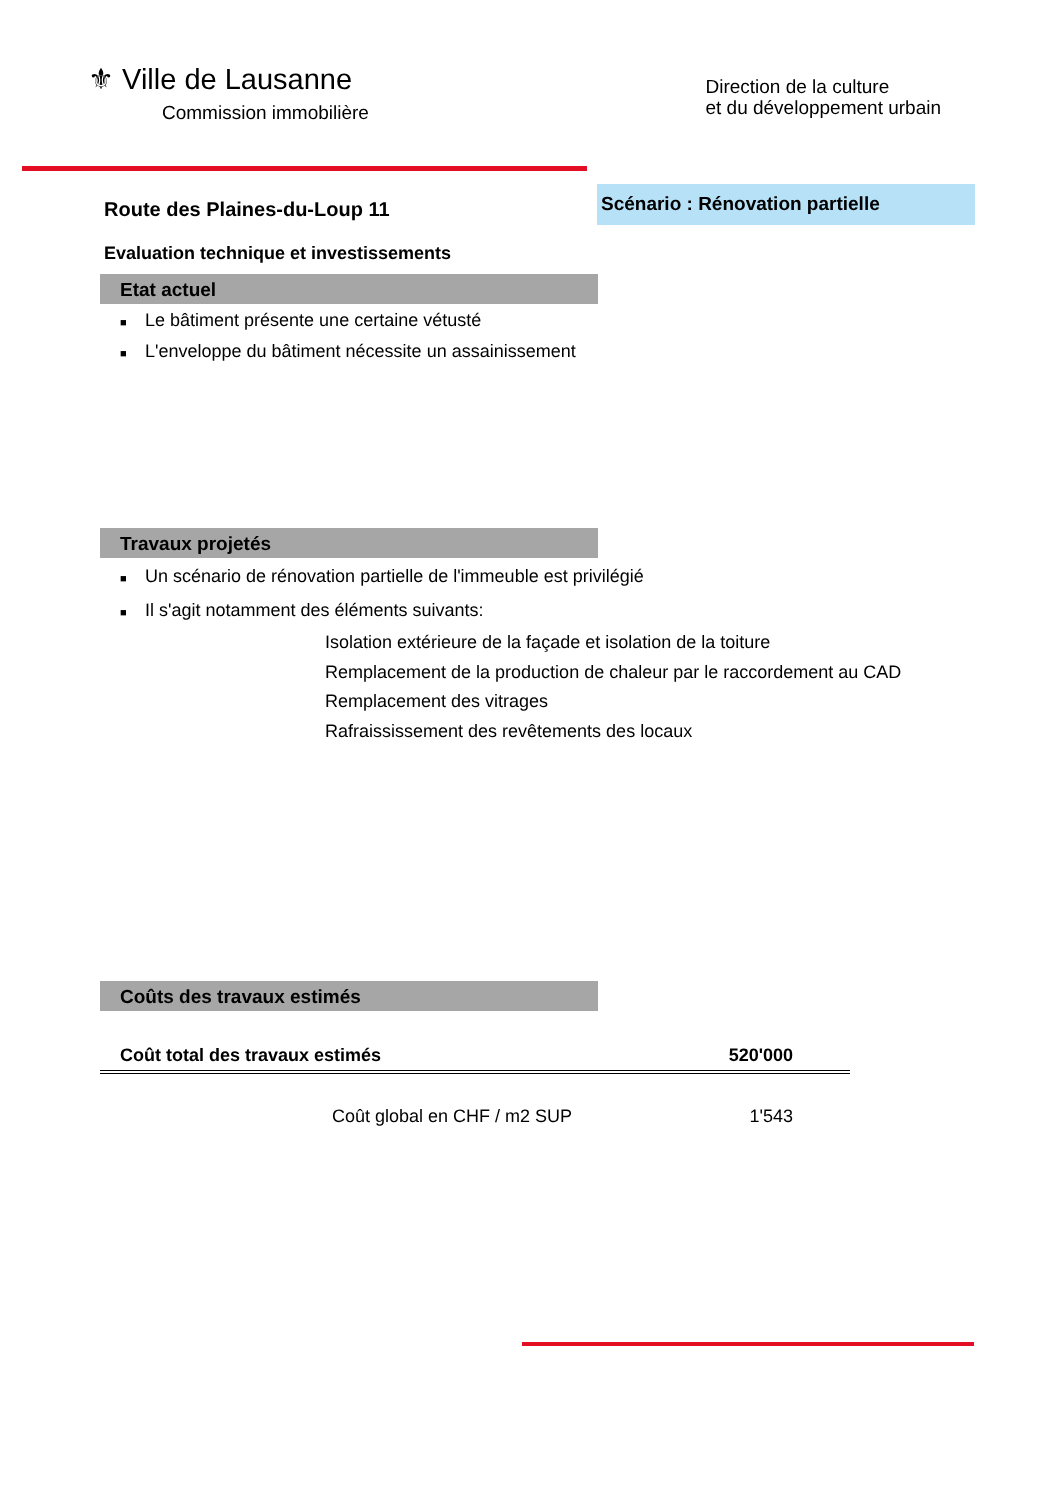⚜ Ville de Lausanne
Commission immobilière
Direction de la culture
et du développement urbain
Route des Plaines-du-Loup 11
Scénario : Rénovation partielle
Evaluation technique et investissements
Etat actuel
■ Le bâtiment présente une certaine vétusté
■ L'enveloppe du bâtiment nécessite un assainissement
Travaux projetés
■ Un scénario de rénovation partielle de l'immeuble est privilégié
■ Il s'agit notamment des éléments suivants:
Isolation extérieure de la façade et isolation de la toiture
Remplacement de la production de chaleur par le raccordement au CAD
Remplacement des vitrages
Rafraississement des revêtements des locaux
Coûts des travaux estimés
| Coût total des travaux estimés | 520'000 |
| Coût global en CHF / m2 SUP | 1'543 |